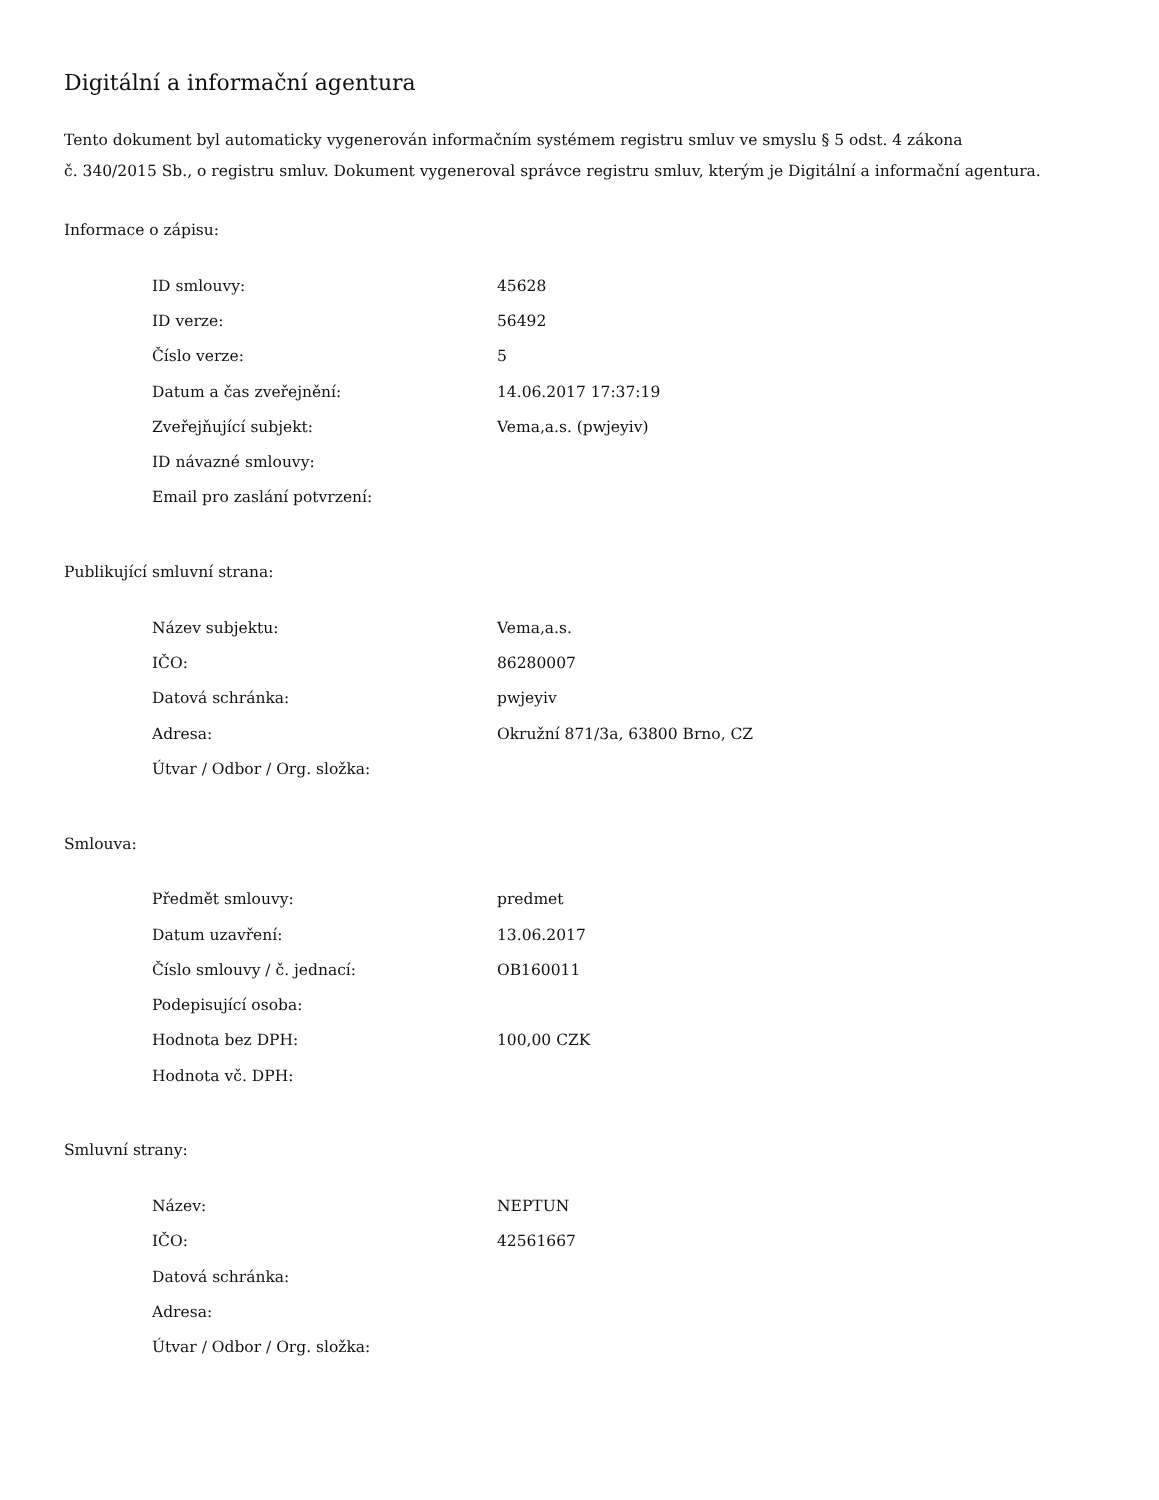Digitální a informační agentura
Tento dokument byl automaticky vygenerován informačním systémem registru smluv ve smyslu § 5 odst. 4 zákona
č. 340/2015 Sb., o registru smluv. Dokument vygeneroval správce registru smluv, kterým je Digitální a informační agentura.
Informace o zápisu:
| ID smlouvy: | 45628 |
| ID verze: | 56492 |
| Číslo verze: | 5 |
| Datum a čas zveřejnění: | 14.06.2017 17:37:19 |
| Zveřejňující subjekt: | Vema,a.s. (pwjeyiv) |
| ID návazné smlouvy: | |
| Email pro zaslání potvrzení: | |
Publikující smluvní strana:
| Název subjektu: | Vema,a.s. |
| IČO: | 86280007 |
| Datová schránka: | pwjeyiv |
| Adresa: | Okružní 871/3a, 63800 Brno, CZ |
| Útvar / Odbor / Org. složka: | |
Smlouva:
| Předmět smlouvy: | predmet |
| Datum uzavření: | 13.06.2017 |
| Číslo smlouvy / č. jednací: | OB160011 |
| Podepisující osoba: | |
| Hodnota bez DPH: | 100,00 CZK |
| Hodnota vč. DPH: | |
Smluvní strany:
| Název: | NEPTUN |
| IČO: | 42561667 |
| Datová schránka: | |
| Adresa: | |
| Útvar / Odbor / Org. složka: | |